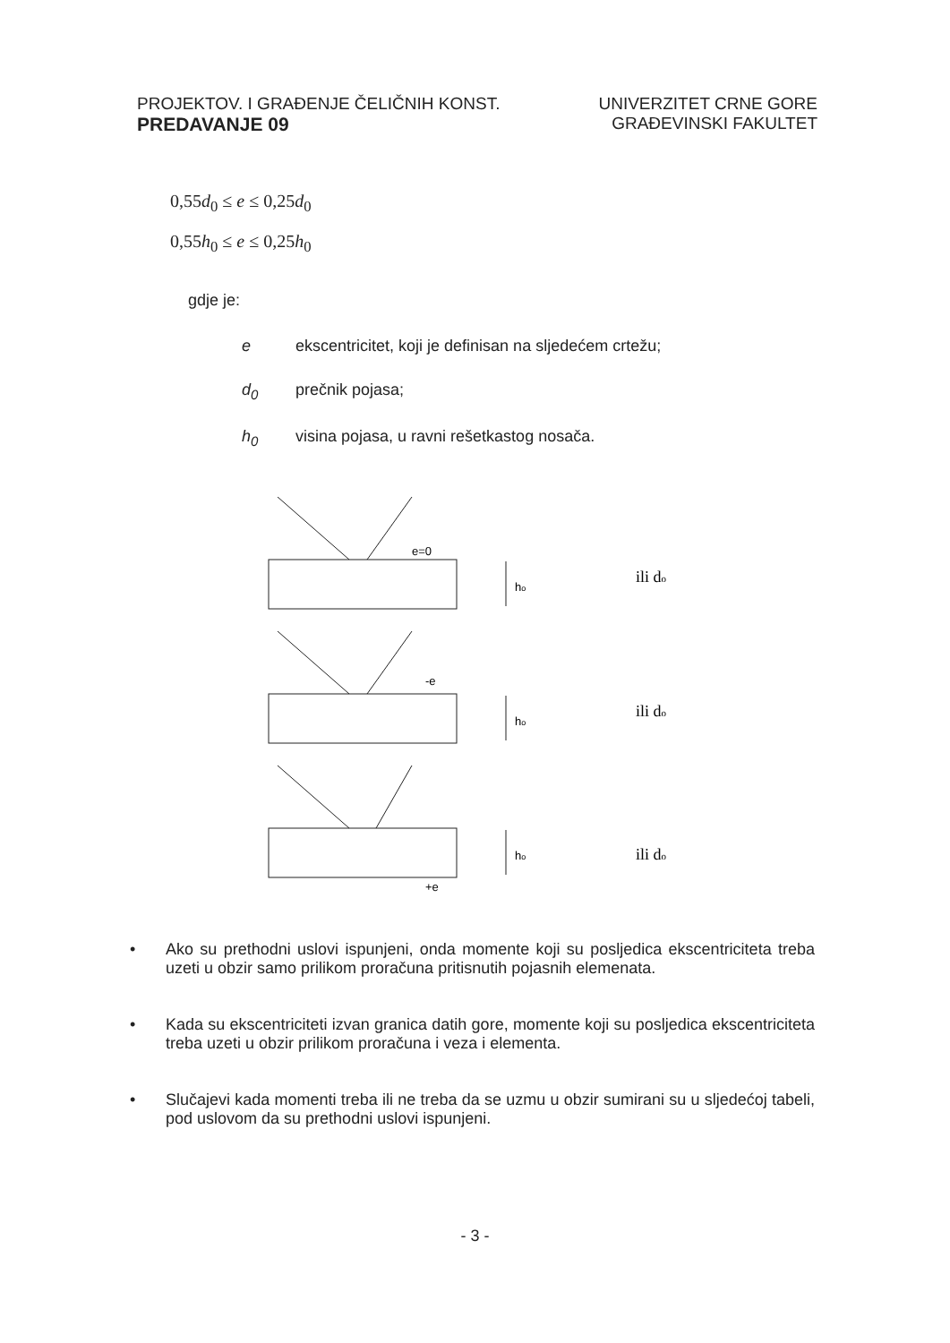PROJEKTOV. I GRAĐENJE ČELIČNIH KONST.
PREDAVANJE 09
UNIVERZITET CRNE GORE
GRAĐEVINSKI FAKULTET
0,55d<sub>0</sub> ≤ e ≤ 0,25d<sub>0</sub>
0,55h<sub>0</sub> ≤ e ≤ 0,25h<sub>0</sub>
gdje je:
e ekscentricitet, koji je definisan na sljedećem crtežu;
d<sub>0</sub> prečnik pojasa;
h<sub>0</sub> visina pojasa, u ravni rešetkastog nosača.
e=0
-e
+e
ho
ho
ho
ili do
ili do
ili do
• Ako su prethodni uslovi ispunjeni, onda momente koji su posljedica ekscentriciteta treba uzeti u obzir samo prilikom proračuna pritisnutih pojasnih elemenata.
• Kada su ekscentriciteti izvan granica datih gore, momente koji su posljedica ekscentriciteta treba uzeti u obzir prilikom proračuna i veza i elementa.
• Slučajevi kada momenti treba ili ne treba da se uzmu u obzir sumirani su u sljedećoj tabeli, pod uslovom da su prethodni uslovi ispunjeni.
- 3 -